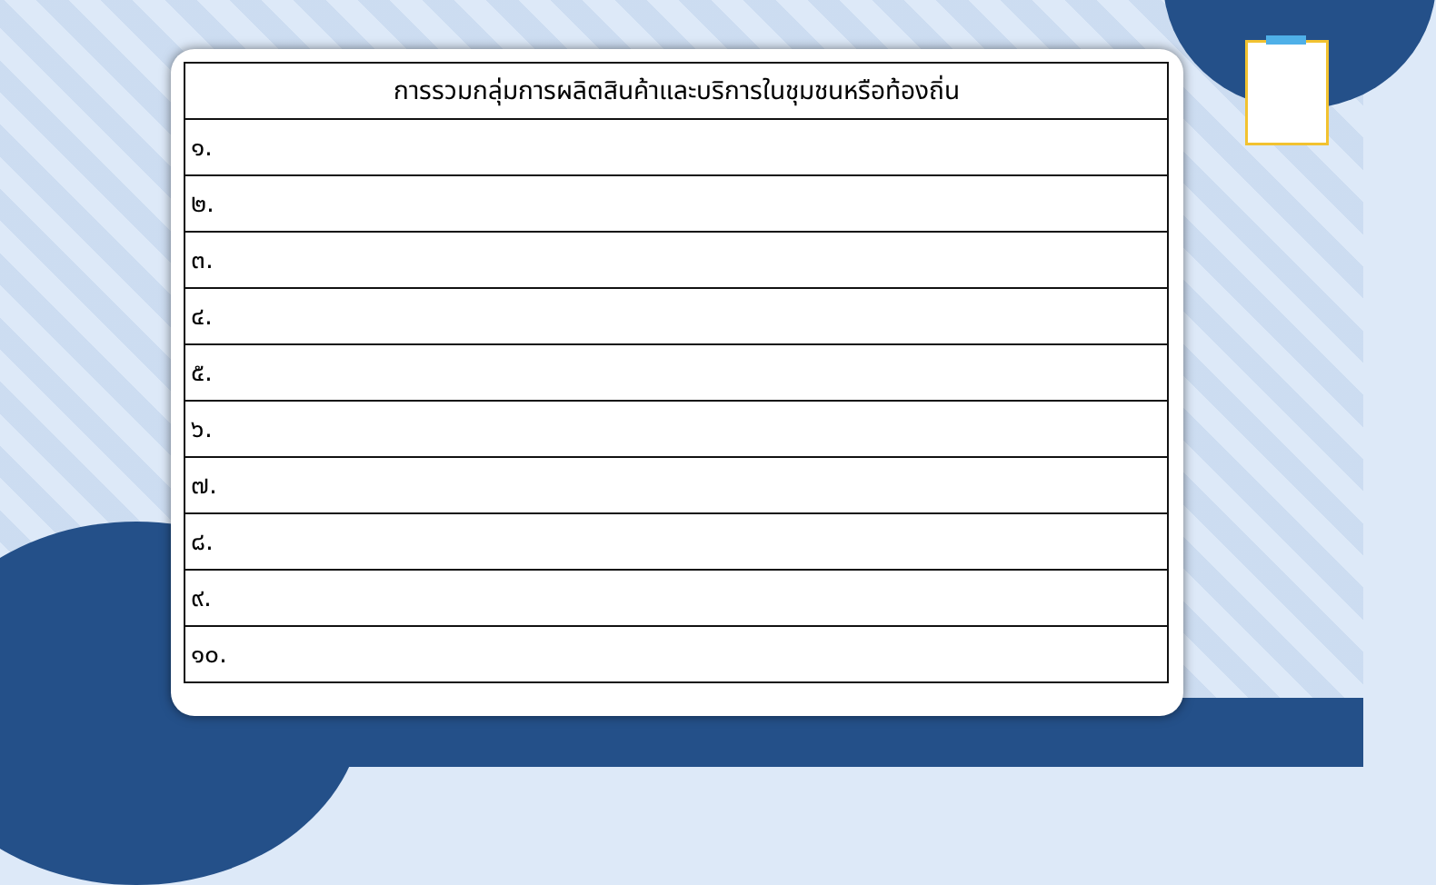| การรวมกลุ่มการผลิตสินค้าและบริการในชุมชนหรือท้องถิ่น |
| --- |
| ๑. |
| ๒. |
| ๓. |
| ๔. |
| ๕. |
| ๖. |
| ๗. |
| ๘. |
| ๙. |
| ๑๐. |